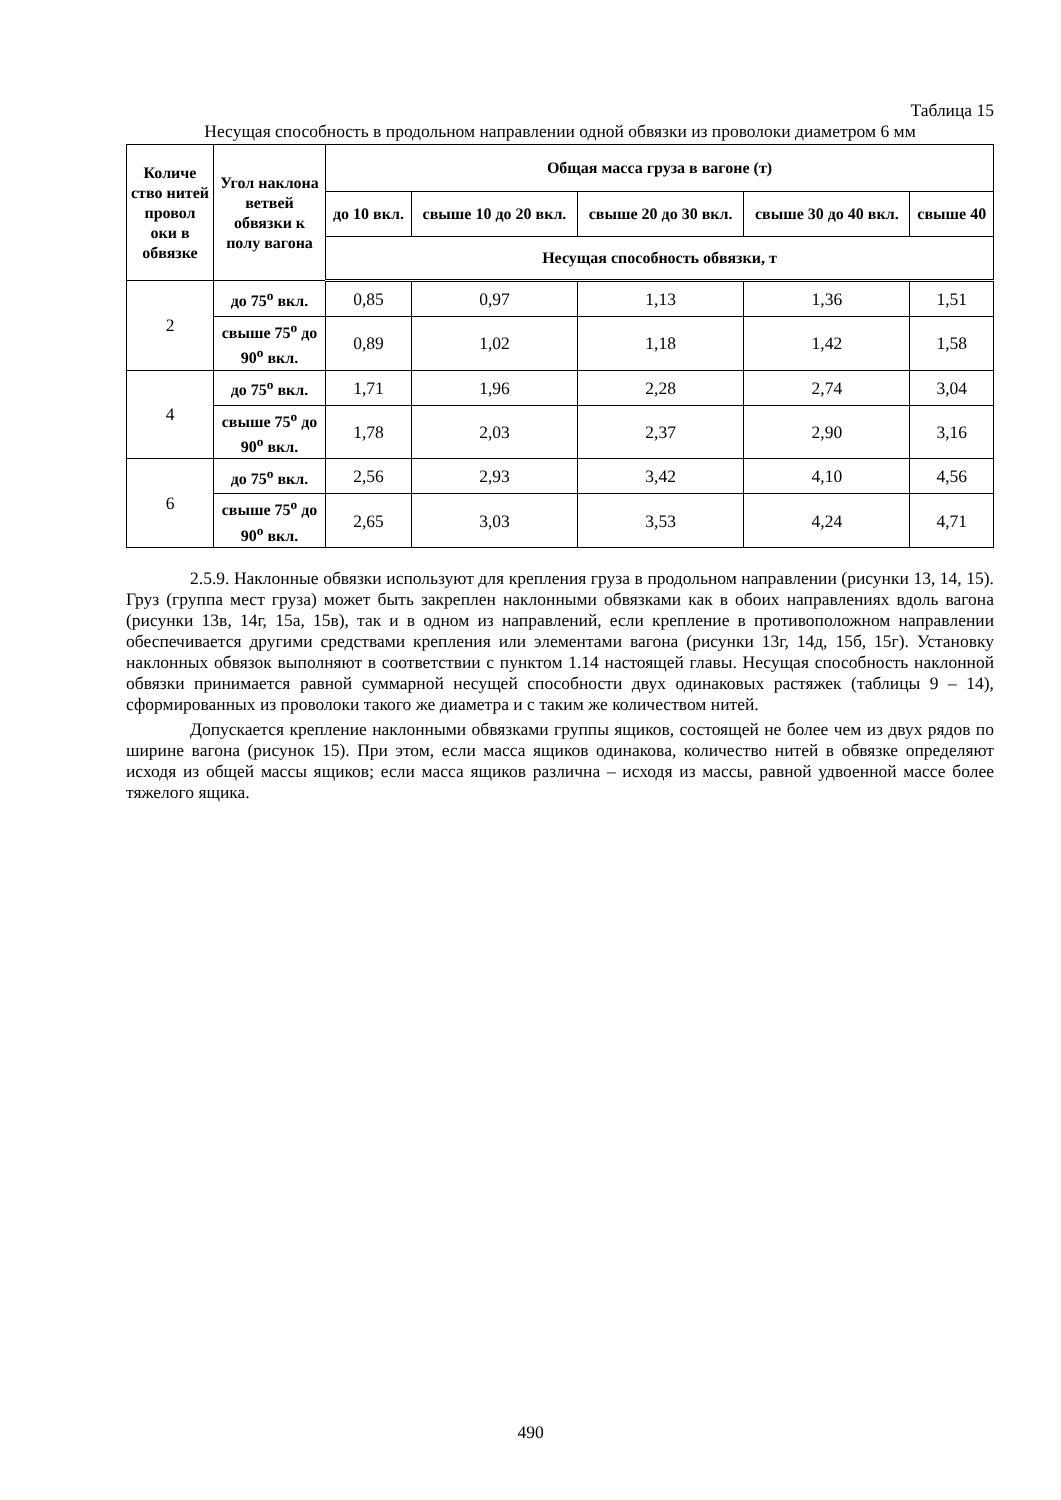Таблица 15
Несущая способность в продольном направлении одной обвязки из проволоки диаметром 6 мм
| Количе ство нитей провол оки в обвязке | Угол наклона ветвей обвязки к полу вагона | Общая масса груза в вагоне (т) | | | | |
| --- | --- | --- | --- | --- | --- | --- |
| | | до 10 вкл. | свыше 10 до 20 вкл. | свыше 20 до 30 вкл. | свыше 30 до 40 вкл. | свыше 40 |
| | | Несущая способность обвязки, т | | | | |
| 2 | до 75<sup>о</sup> вкл. | 0,85 | 0,97 | 1,13 | 1,36 | 1,51 |
| | свыше 75<sup>о</sup> до 90<sup>о</sup> вкл. | 0,89 | 1,02 | 1,18 | 1,42 | 1,58 |
| 4 | до 75<sup>о</sup> вкл. | 1,71 | 1,96 | 2,28 | 2,74 | 3,04 |
| | свыше 75<sup>о</sup> до 90<sup>о</sup> вкл. | 1,78 | 2,03 | 2,37 | 2,90 | 3,16 |
| 6 | до 75<sup>о</sup> вкл. | 2,56 | 2,93 | 3,42 | 4,10 | 4,56 |
| | свыше 75<sup>о</sup> до 90<sup>о</sup> вкл. | 2,65 | 3,03 | 3,53 | 4,24 | 4,71 |
2.5.9. Наклонные обвязки используют для крепления груза в продольном направлении (рисунки 13, 14, 15). Груз (группа мест груза) может быть закреплен наклонными обвязками как в обоих направлениях вдоль вагона (рисунки 13в, 14г, 15а, 15в), так и в одном из направлений, если крепление в противоположном направлении обеспечивается другими средствами крепления или элементами вагона (рисунки 13г, 14д, 15б, 15г). Установку наклонных обвязок выполняют в соответствии с пунктом 1.14 настоящей главы. Несущая способность наклонной обвязки принимается равной суммарной несущей способности двух одинаковых растяжек (таблицы 9 – 14), сформированных из проволоки такого же диаметра и с таким же количеством нитей.
Допускается крепление наклонными обвязками группы ящиков, состоящей не более чем из двух рядов по ширине вагона (рисунок 15). При этом, если масса ящиков одинакова, количество нитей в обвязке определяют исходя из общей массы ящиков; если масса ящиков различна – исходя из массы, равной удвоенной массе более тяжелого ящика.
490